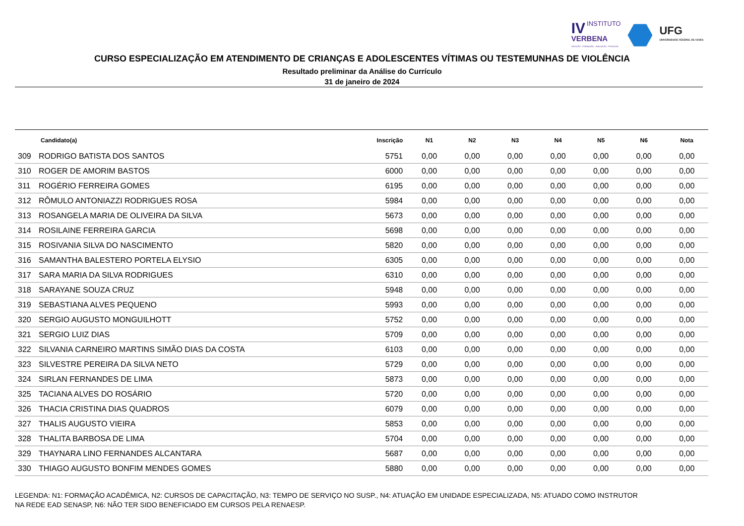IV INSTITUTO
VERBENA
SELEÇÃO · FORMAÇÃO · AVALIAÇÃO · PESQUISA
UFG
UNIVERSIDADE FEDERAL DE GOIÁS
CURSO ESPECIALIZAÇÃO EM ATENDIMENTO DE CRIANÇAS E ADOLESCENTES VÍTIMAS OU TESTEMUNHAS DE VIOLÊNCIA
Resultado preliminar da Análise do Currículo
31 de janeiro de 2024
| | Candidato(a) | Inscrição | N1 | N2 | N3 | N4 | N5 | N6 | Nota |
| --- | --- | --- | --- | --- | --- | --- | --- | --- | --- |
| 309 | RODRIGO BATISTA DOS SANTOS | 5751 | 0,00 | 0,00 | 0,00 | 0,00 | 0,00 | 0,00 | 0,00 |
| 310 | ROGER DE AMORIM BASTOS | 6000 | 0,00 | 0,00 | 0,00 | 0,00 | 0,00 | 0,00 | 0,00 |
| 311 | ROGÉRIO FERREIRA GOMES | 6195 | 0,00 | 0,00 | 0,00 | 0,00 | 0,00 | 0,00 | 0,00 |
| 312 | RÔMULO ANTONIAZZI RODRIGUES ROSA | 5984 | 0,00 | 0,00 | 0,00 | 0,00 | 0,00 | 0,00 | 0,00 |
| 313 | ROSANGELA MARIA DE OLIVEIRA DA SILVA | 5673 | 0,00 | 0,00 | 0,00 | 0,00 | 0,00 | 0,00 | 0,00 |
| 314 | ROSILAINE FERREIRA GARCIA | 5698 | 0,00 | 0,00 | 0,00 | 0,00 | 0,00 | 0,00 | 0,00 |
| 315 | ROSIVANIA SILVA DO NASCIMENTO | 5820 | 0,00 | 0,00 | 0,00 | 0,00 | 0,00 | 0,00 | 0,00 |
| 316 | SAMANTHA BALESTERO PORTELA ELYSIO | 6305 | 0,00 | 0,00 | 0,00 | 0,00 | 0,00 | 0,00 | 0,00 |
| 317 | SARA MARIA DA SILVA RODRIGUES | 6310 | 0,00 | 0,00 | 0,00 | 0,00 | 0,00 | 0,00 | 0,00 |
| 318 | SARAYANE SOUZA CRUZ | 5948 | 0,00 | 0,00 | 0,00 | 0,00 | 0,00 | 0,00 | 0,00 |
| 319 | SEBASTIANA ALVES PEQUENO | 5993 | 0,00 | 0,00 | 0,00 | 0,00 | 0,00 | 0,00 | 0,00 |
| 320 | SERGIO AUGUSTO MONGUILHOTT | 5752 | 0,00 | 0,00 | 0,00 | 0,00 | 0,00 | 0,00 | 0,00 |
| 321 | SERGIO LUIZ DIAS | 5709 | 0,00 | 0,00 | 0,00 | 0,00 | 0,00 | 0,00 | 0,00 |
| 322 | SILVANIA CARNEIRO MARTINS SIMÃO DIAS DA COSTA | 6103 | 0,00 | 0,00 | 0,00 | 0,00 | 0,00 | 0,00 | 0,00 |
| 323 | SILVESTRE PEREIRA DA SILVA NETO | 5729 | 0,00 | 0,00 | 0,00 | 0,00 | 0,00 | 0,00 | 0,00 |
| 324 | SIRLAN FERNANDES DE LIMA | 5873 | 0,00 | 0,00 | 0,00 | 0,00 | 0,00 | 0,00 | 0,00 |
| 325 | TACIANA ALVES DO ROSÁRIO | 5720 | 0,00 | 0,00 | 0,00 | 0,00 | 0,00 | 0,00 | 0,00 |
| 326 | THACIA CRISTINA DIAS QUADROS | 6079 | 0,00 | 0,00 | 0,00 | 0,00 | 0,00 | 0,00 | 0,00 |
| 327 | THALIS AUGUSTO VIEIRA | 5853 | 0,00 | 0,00 | 0,00 | 0,00 | 0,00 | 0,00 | 0,00 |
| 328 | THALITA BARBOSA DE LIMA | 5704 | 0,00 | 0,00 | 0,00 | 0,00 | 0,00 | 0,00 | 0,00 |
| 329 | THAYNARA LINO FERNANDES ALCANTARA | 5687 | 0,00 | 0,00 | 0,00 | 0,00 | 0,00 | 0,00 | 0,00 |
| 330 | THIAGO AUGUSTO BONFIM MENDES GOMES | 5880 | 0,00 | 0,00 | 0,00 | 0,00 | 0,00 | 0,00 | 0,00 |
LEGENDA: N1: FORMAÇÃO ACADÊMICA, N2: CURSOS DE CAPACITAÇÃO, N3: TEMPO DE SERVIÇO NO SUSP., N4: ATUAÇÃO EM UNIDADE ESPECIALIZADA, N5: ATUADO COMO INSTRUTOR NA REDE EAD SENASP, N6: NÃO TER SIDO BENEFICIADO EM CURSOS PELA RENAESP.